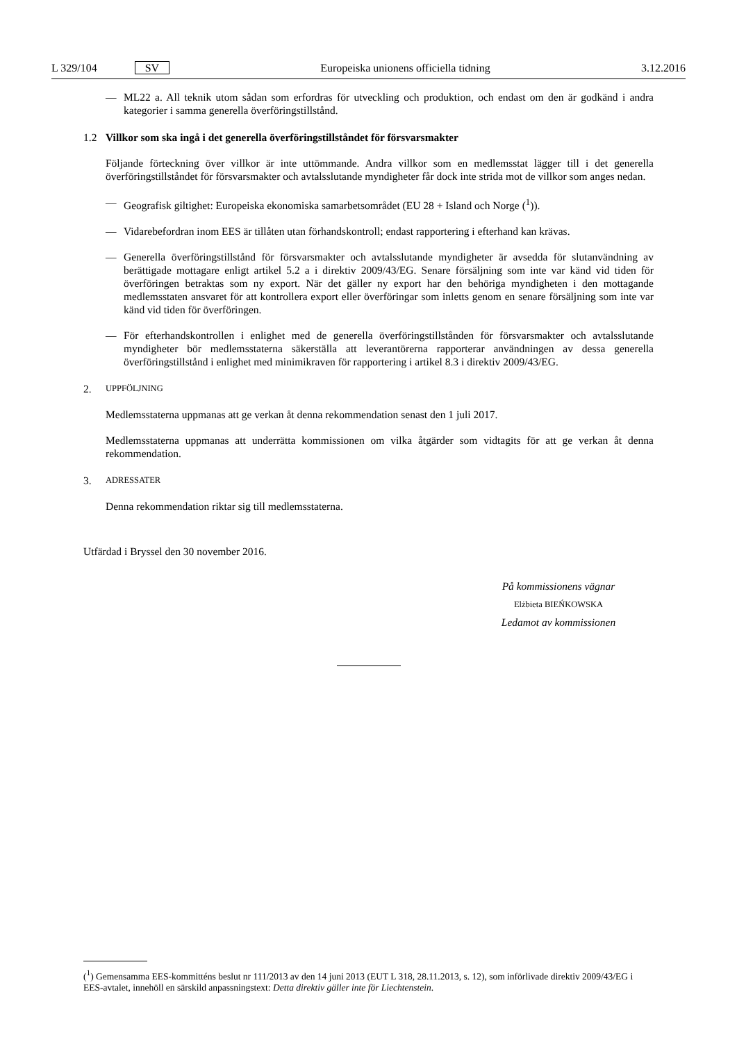L 329/104 SV Europeiska unionens officiella tidning 3.12.2016
— ML22 a. All teknik utom sådan som erfordras för utveckling och produktion, och endast om den är godkänd i andra kategorier i samma generella överföringstillstånd.
1.2 Villkor som ska ingå i det generella överföringstillståndet för försvarsmakter
Följande förteckning över villkor är inte uttömmande. Andra villkor som en medlemsstat lägger till i det generella överföringstillståndet för försvarsmakter och avtalsslutande myndigheter får dock inte strida mot de villkor som anges nedan.
— Geografisk giltighet: Europeiska ekonomiska samarbetsområdet (EU 28 + Island och Norge (<sup>1</sup>)).
— Vidarebefordran inom EES är tillåten utan förhandskontroll; endast rapportering i efterhand kan krävas.
— Generella överföringstillstånd för försvarsmakter och avtalsslutande myndigheter är avsedda för slutanvändning av berättigade mottagare enligt artikel 5.2 a i direktiv 2009/43/EG. Senare försäljning som inte var känd vid tiden för överföringen betraktas som ny export. När det gäller ny export har den behöriga myndigheten i den mottagande medlemsstaten ansvaret för att kontrollera export eller överföringar som inletts genom en senare försäljning som inte var känd vid tiden för överföringen.
— För efterhandskontrollen i enlighet med de generella överföringstillstånden för försvarsmakter och avtalsslutande myndigheter bör medlemsstaterna säkerställa att leverantörerna rapporterar användningen av dessa generella överföringstillstånd i enlighet med minimikraven för rapportering i artikel 8.3 i direktiv 2009/43/EG.
2. UPPFÖLJNING
Medlemsstaterna uppmanas att ge verkan åt denna rekommendation senast den 1 juli 2017.
Medlemsstaterna uppmanas att underrätta kommissionen om vilka åtgärder som vidtagits för att ge verkan åt denna rekommendation.
3. ADRESSATER
Denna rekommendation riktar sig till medlemsstaterna.
Utfärdad i Bryssel den 30 november 2016.
På kommissionens vägnar
Elżbieta BIEŃKOWSKA
Ledamot av kommissionen
(<sup>1</sup>) Gemensamma EES-kommitténs beslut nr 111/2013 av den 14 juni 2013 (EUT L 318, 28.11.2013, s. 12), som införlivade direktiv 2009/43/EG i EES-avtalet, innehöll en särskild anpassningstext: Detta direktiv gäller inte för Liechtenstein.